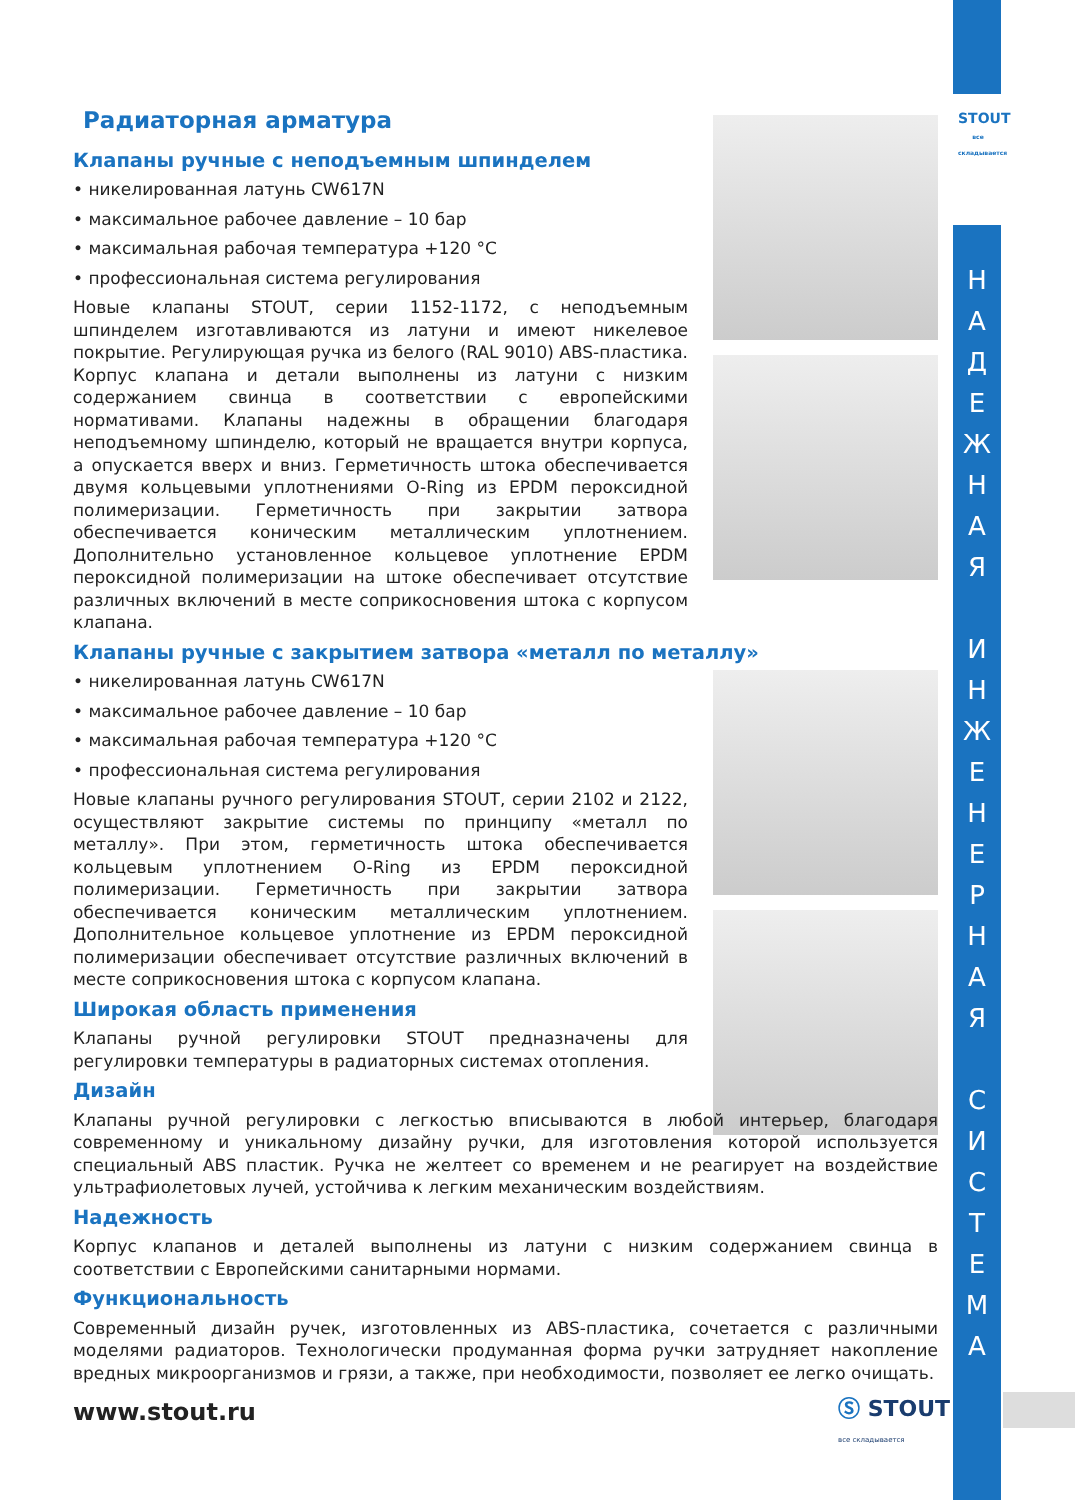STOUT
все складывается
Н
А
Д
Е
Ж
Н
А
Я
И
Н
Ж
Е
Н
Е
Р
Н
А
Я
С
И
С
Т
Е
М
А
Радиаторная арматура
Клапаны ручные с неподъемным шпинделем
• никелированная латунь CW617N
• максимальное рабочее давление – 10 бар
• максимальная рабочая температура +120 °C
• профессиональная система регулирования
Новые клапаны STOUT, серии 1152-1172, с неподъемным шпинделем изготавливаются из латуни и имеют никелевое покрытие. Регулирующая ручка из белого (RAL 9010) ABS-пластика. Корпус клапана и детали выполнены из латуни с низким содержанием свинца в соответствии с европейскими нормативами. Клапаны надежны в обращении благодаря неподъемному шпинделю, который не вращается внутри корпуса, а опускается вверх и вниз. Герметичность штока обеспечивается двумя кольцевыми уплотнениями O-Ring из EPDM пероксидной полимеризации. Герметичность при закрытии затвора обеспечивается коническим металлическим уплотнением. Дополнительно установленное кольцевое уплотнение EPDM пероксидной полимеризации на штоке обеспечивает отсутствие различных включений в месте соприкосновения штока с корпусом клапана.
Клапаны ручные с закрытием затвора «металл по металлу»
• никелированная латунь CW617N
• максимальное рабочее давление – 10 бар
• максимальная рабочая температура +120 °C
• профессиональная система регулирования
Новые клапаны ручного регулирования STOUT, серии 2102 и 2122, осуществляют закрытие системы по принципу «металл по металлу». При этом, герметичность штока обеспечивается кольцевым уплотнением O-Ring из EPDM пероксидной полимеризации. Герметичность при закрытии затвора обеспечивается коническим металлическим уплотнением. Дополнительное кольцевое уплотнение из EPDM пероксидной полимеризации обеспечивает отсутствие различных включений в месте соприкосновения штока с корпусом клапана.
Широкая область применения
Клапаны ручной регулировки STOUT предназначены для регулировки температуры в радиаторных системах отопления.
Дизайн
Клапаны ручной регулировки с легкостью вписываются в любой интерьер, благодаря современному и уникальному дизайну ручки, для изготовления которой используется специальный ABS пластик. Ручка не желтеет со временем и не реагирует на воздействие ультрафиолетовых лучей, устойчива к легким механическим воздействиям.
Надежность
Корпус клапанов и деталей выполнены из латуни с низким содержанием свинца в соответствии с Европейскими санитарными нормами.
Функциональность
Современный дизайн ручек, изготовленных из ABS-пластика, сочетается с различными моделями радиаторов. Технологически продуманная форма ручки затрудняет накопление вредных микроорганизмов и грязи, а также, при необходимости, позволяет ее легко очищать.
www.stout.ru
Ⓢ STOUT
все складывается